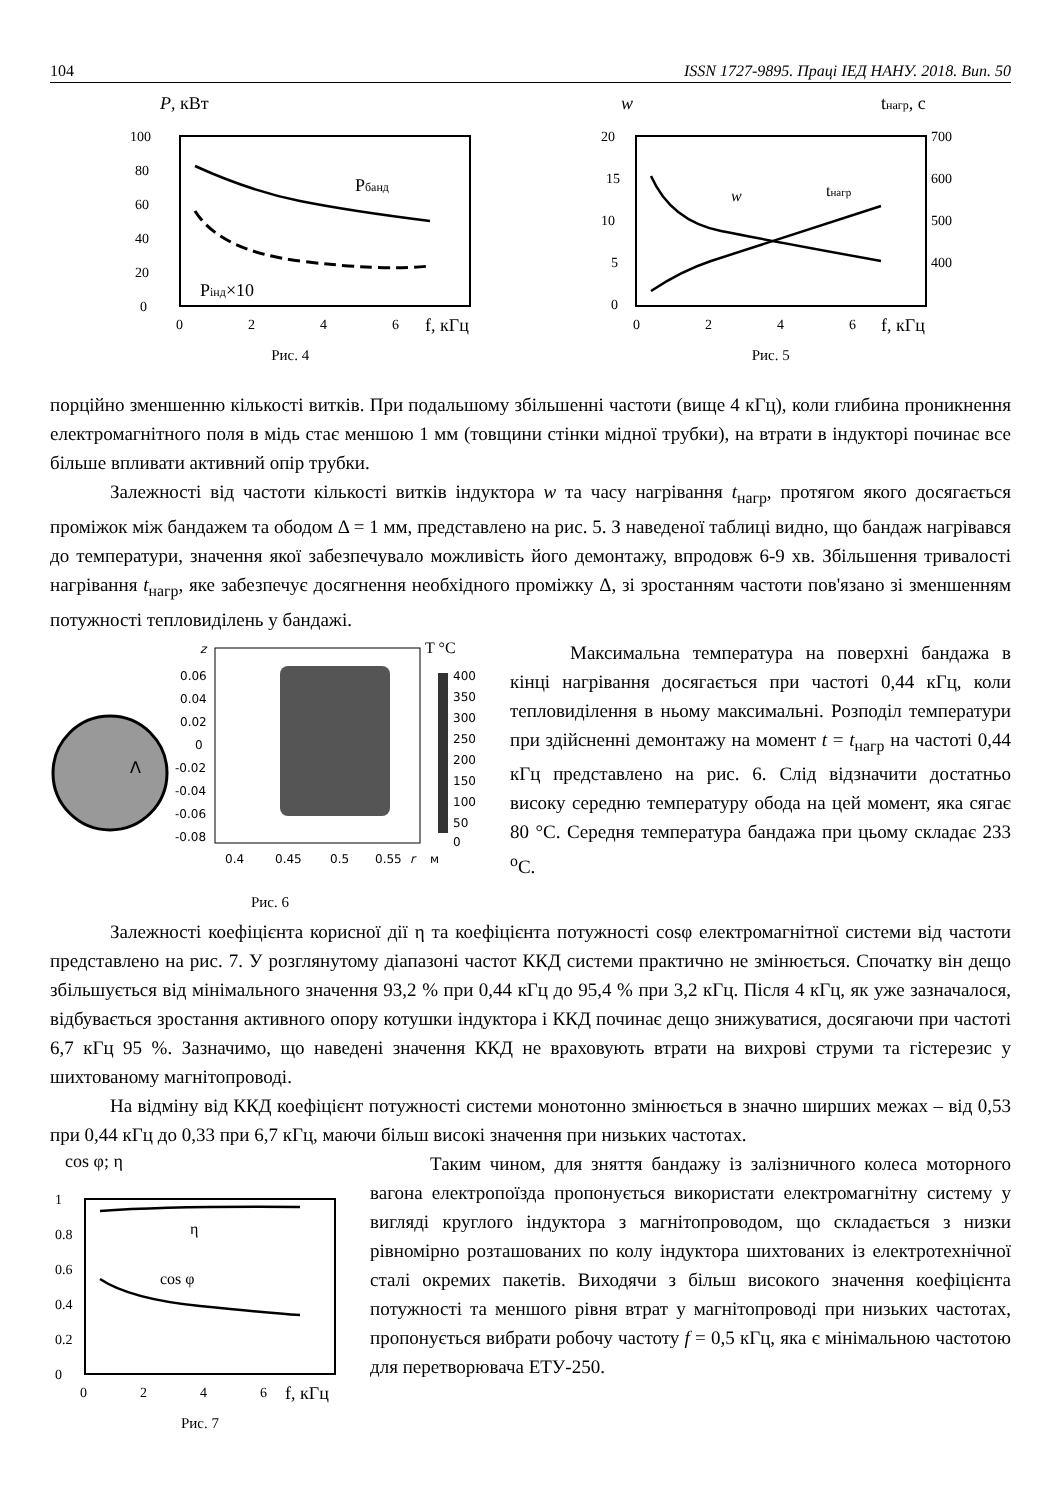104 ISSN 1727-9895. Праці ІЕД НАНУ. 2018. Вип. 50
P, кВт
100
80
60
40
20
0
0
2
4
6
f, кГц
Pбанд
Pінд×10
Рис. 4
w
tнагр, с
20
15
10
5
0
700
600
500
400
0
2
4
6
f, кГц
w
tнагр
Рис. 5
порційно зменшенню кількості витків. При подальшому збільшенні частоти (вище 4 кГц), коли глибина проникнення електромагнітного поля в мідь стає меншою 1 мм (товщини стінки мідної трубки), на втрати в індукторі починає все більше впливати активний опір трубки.
Залежності від частоти кількості витків індуктора w та часу нагрівання t<sub>нагр</sub>, протягом якого досягається проміжок між бандажем та ободом Δ = 1 мм, представлено на рис. 5. З наведеної таблиці видно, що бандаж нагрівався до температури, значення якої забезпечувало можливість його демонтажу, впродовж 6-9 хв. Збільшення тривалості нагрівання t<sub>нагр</sub>, яке забезпечує досягнення необхідного проміжку Δ, зі зростанням частоти пов'язано зі зменшенням потужності тепловиділень у бандажі.
Λ
z
0.06
0.04
0.02
0
-0.02
-0.04
-0.06
-0.08
0.4
0.45
0.5
0.55
r
м
T °C
400
350
300
250
200
150
100
50
0
Рис. 6
Максимальна температура на поверхні бандажа в кінці нагрівання досягається при частоті 0,44 кГц, коли тепловиділення в ньому максимальні. Розподіл температури при здійсненні демонтажу на момент t = t<sub>нагр</sub> на частоті 0,44 кГц представлено на рис. 6. Слід відзначити достатньо високу середню температуру обода на цей момент, яка сягає 80 °С. Середня температура бандажа при цьому складає 233 <sup>о</sup>С.
Залежності коефіцієнта корисної дії η та коефіцієнта потужності cosφ електромагнітної системи від частоти представлено на рис. 7. У розглянутому діапазоні частот ККД системи практично не змінюється. Спочатку він дещо збільшується від мінімального значення 93,2 % при 0,44 кГц до 95,4 % при 3,2 кГц. Після 4 кГц, як уже зазначалося, відбувається зростання активного опору котушки індуктора і ККД починає дещо знижуватися, досягаючи при частоті 6,7 кГц 95 %. Зазначимо, що наведені значення ККД не враховують втрати на вихрові струми та гістерезис у шихтованому магнітопроводі.
На відміну від ККД коефіцієнт потужності системи монотонно змінюється в значно ширших межах – від 0,53 при 0,44 кГц до 0,33 при 6,7 кГц, маючи більш високі значення при низьких частотах.
cos φ; η
1
0.8
0.6
0.4
0.2
0
0
2
4
6
f, кГц
η
cos φ
Рис. 7
Таким чином, для зняття бандажу із залізничного колеса моторного вагона електропоїзда пропонується використати електромагнітну систему у вигляді круглого індуктора з магнітопроводом, що складається з низки рівномірно розташованих по колу індуктора шихтованих із електротехнічної сталі окремих пакетів. Виходячи з більш високого значення коефіцієнта потужності та меншого рівня втрат у магнітопроводі при низьких частотах, пропонується вибрати робочу частоту f = 0,5 кГц, яка є мінімальною частотою для перетворювача ЕТУ-250.